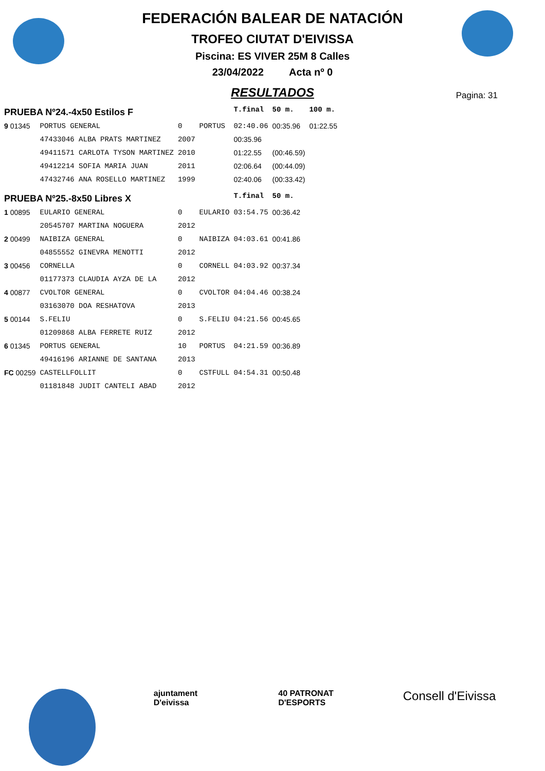FEDERACIÓN BALEAR DE NATACIÓN
TROFEO CIUTAT D'EIVISSA
Piscina: ES VIVER 25M 8 Calles
23/04/2022 Acta nº 0
RESULTADOS
Pagina: 31
| PRUEBA Nº24.-4x50 Estilos F | | | | T.final | 50 m. | 100 m. |
| 9 01345 | PORTUS GENERAL | 0 | PORTUS | 02:40.06 | 00:35.96 | 01:22.55 |
| | 47433046 ALBA PRATS MARTINEZ | 2007 | | 00:35.96 | | |
| | 49411571 CARLOTA TYSON MARTINEZ | 2010 | | 01:22.55 | (00:46.59) | |
| | 49412214 SOFIA MARIA JUAN | 2011 | | 02:06.64 | (00:44.09) | |
| | 47432746 ANA ROSELLO MARTINEZ | 1999 | | 02:40.06 | (00:33.42) | |
| PRUEBA Nº25.-8x50 Libres X | | | | T.final | 50 m. | |
| 1 00895 | EULARIO GENERAL | 0 | EULARIO | 03:54.75 | 00:36.42 | |
| | 20545707 MARTINA NOGUERA | 2012 | | | | |
| 2 00499 | NAIBIZA GENERAL | 0 | NAIBIZA | 04:03.61 | 00:41.86 | |
| | 04855552 GINEVRA MENOTTI | 2012 | | | | |
| 3 00456 | CORNELLA | 0 | CORNELL | 04:03.92 | 00:37.34 | |
| | 01177373 CLAUDIA AYZA DE LA | 2012 | | | | |
| 4 00877 | CVOLTOR GENERAL | 0 | CVOLTOR | 04:04.46 | 00:38.24 | |
| | 03163070 DOA RESHATOVA | 2013 | | | | |
| 5 00144 | S.FELIU | 0 | S.FELIU | 04:21.56 | 00:45.65 | |
| | 01209868 ALBA FERRETE RUIZ | 2012 | | | | |
| 6 01345 | PORTUS GENERAL | 10 | PORTUS | 04:21.59 | 00:36.89 | |
| | 49416196 ARIANNE DE SANTANA | 2013 | | | | |
| FC 00259 | CASTELLFOLLIT | 0 | CSTFULL | 04:54.31 | 00:50.48 | |
| | 01181848 JUDIT CANTELI ABAD | 2012 | | | | |
ajuntament D'eivissa
40 PATRONAT D'ESPORTS
Consell d'Eivissa